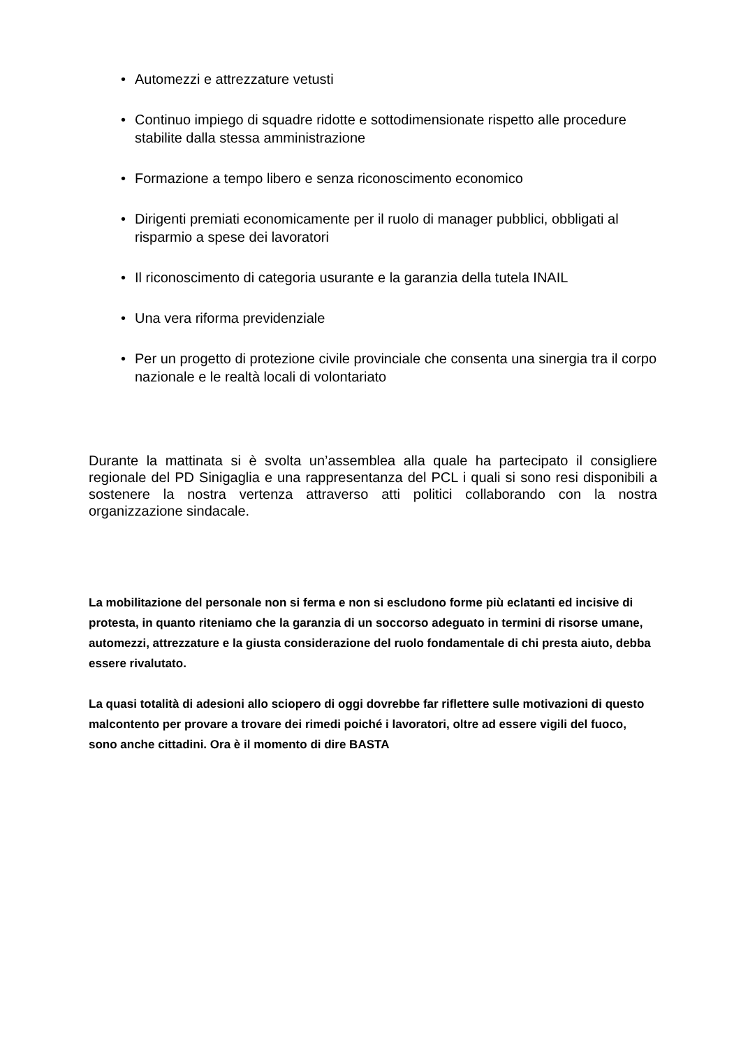• Automezzi e attrezzature vetusti
• Continuo impiego di squadre ridotte e sottodimensionate rispetto alle procedure stabilite dalla stessa amministrazione
• Formazione a tempo libero e senza riconoscimento economico
• Dirigenti premiati economicamente per il ruolo di manager pubblici, obbligati al risparmio a spese dei lavoratori
• Il riconoscimento di categoria usurante e la garanzia della tutela INAIL
• Una vera riforma previdenziale
• Per un progetto di protezione civile provinciale che consenta una sinergia tra il corpo nazionale e le realtà locali di volontariato
Durante la mattinata si è svolta un’assemblea alla quale ha partecipato il consigliere regionale del PD Sinigaglia e una rappresentanza del PCL i quali si sono resi disponibili a sostenere la nostra vertenza attraverso atti politici collaborando con la nostra organizzazione sindacale.
La mobilitazione del personale non si ferma e non si escludono forme più eclatanti ed incisive di protesta, in quanto riteniamo che la garanzia di un soccorso adeguato in termini di risorse umane, automezzi, attrezzature e la giusta considerazione del ruolo fondamentale di chi presta aiuto, debba essere rivalutato.
La quasi totalità di adesioni allo sciopero di oggi dovrebbe far riflettere sulle motivazioni di questo malcontento per provare a trovare dei rimedi poiché i lavoratori, oltre ad essere vigili del fuoco, sono anche cittadini. Ora è il momento di dire BASTA